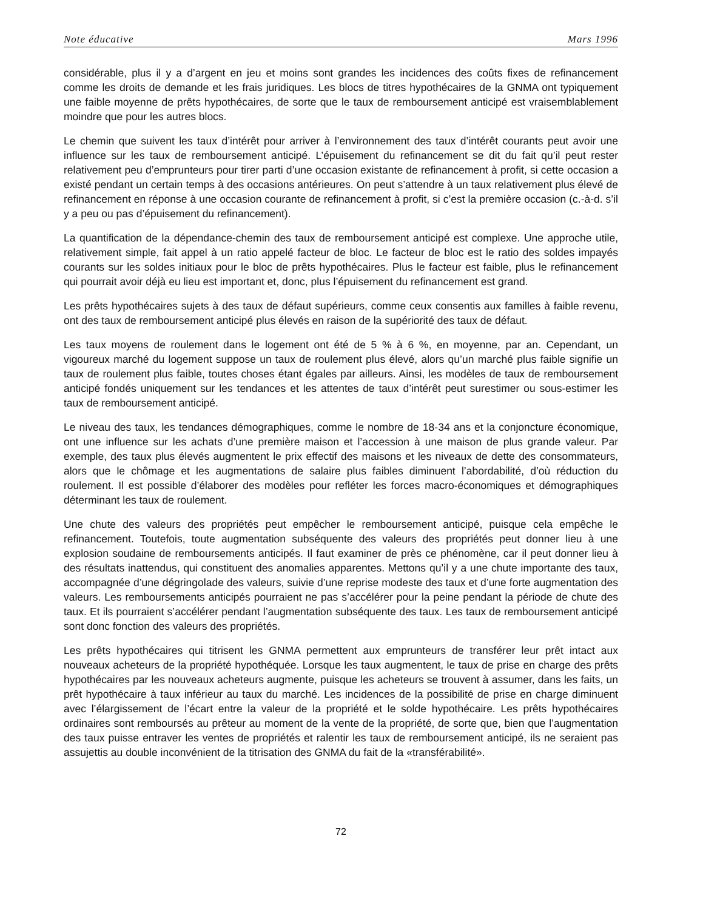Note éducative Mars 1996
considérable, plus il y a d’argent en jeu et moins sont grandes les incidences des coûts fixes de refinancement comme les droits de demande et les frais juridiques. Les blocs de titres hypothécaires de la GNMA ont typiquement une faible moyenne de prêts hypothécaires, de sorte que le taux de remboursement anticipé est vraisemblablement moindre que pour les autres blocs.
Le chemin que suivent les taux d’intérêt pour arriver à l’environnement des taux d’intérêt courants peut avoir une influence sur les taux de remboursement anticipé. L’épuisement du refinancement se dit du fait qu’il peut rester relativement peu d’emprunteurs pour tirer parti d’une occasion existante de refinancement à profit, si cette occasion a existé pendant un certain temps à des occasions antérieures. On peut s’attendre à un taux relativement plus élevé de refinancement en réponse à une occasion courante de refinancement à profit, si c’est la première occasion (c.-à-d. s’il y a peu ou pas d’épuisement du refinancement).
La quantification de la dépendance-chemin des taux de remboursement anticipé est complexe. Une approche utile, relativement simple, fait appel à un ratio appelé facteur de bloc. Le facteur de bloc est le ratio des soldes impayés courants sur les soldes initiaux pour le bloc de prêts hypothécaires. Plus le facteur est faible, plus le refinancement qui pourrait avoir déjà eu lieu est important et, donc, plus l’épuisement du refinancement est grand.
Les prêts hypothécaires sujets à des taux de défaut supérieurs, comme ceux consentis aux familles à faible revenu, ont des taux de remboursement anticipé plus élevés en raison de la supériorité des taux de défaut.
Les taux moyens de roulement dans le logement ont été de 5 % à 6 %, en moyenne, par an. Cependant, un vigoureux marché du logement suppose un taux de roulement plus élevé, alors qu’un marché plus faible signifie un taux de roulement plus faible, toutes choses étant égales par ailleurs. Ainsi, les modèles de taux de remboursement anticipé fondés uniquement sur les tendances et les attentes de taux d’intérêt peut surestimer ou sous-estimer les taux de remboursement anticipé.
Le niveau des taux, les tendances démographiques, comme le nombre de 18-34 ans et la conjoncture économique, ont une influence sur les achats d’une première maison et l’accession à une maison de plus grande valeur. Par exemple, des taux plus élevés augmentent le prix effectif des maisons et les niveaux de dette des consommateurs, alors que le chômage et les augmentations de salaire plus faibles diminuent l’abordabilité, d’où réduction du roulement. Il est possible d’élaborer des modèles pour refléter les forces macro-économiques et démographiques déterminant les taux de roulement.
Une chute des valeurs des propriétés peut empêcher le remboursement anticipé, puisque cela empêche le refinancement. Toutefois, toute augmentation subséquente des valeurs des propriétés peut donner lieu à une explosion soudaine de remboursements anticipés. Il faut examiner de près ce phénomène, car il peut donner lieu à des résultats inattendus, qui constituent des anomalies apparentes. Mettons qu’il y a une chute importante des taux, accompagnée d’une dégringolade des valeurs, suivie d’une reprise modeste des taux et d’une forte augmentation des valeurs. Les remboursements anticipés pourraient ne pas s’accélérer pour la peine pendant la période de chute des taux. Et ils pourraient s’accélérer pendant l’augmentation subséquente des taux. Les taux de remboursement anticipé sont donc fonction des valeurs des propriétés.
Les prêts hypothécaires qui titrisent les GNMA permettent aux emprunteurs de transférer leur prêt intact aux nouveaux acheteurs de la propriété hypothéquée. Lorsque les taux augmentent, le taux de prise en charge des prêts hypothécaires par les nouveaux acheteurs augmente, puisque les acheteurs se trouvent à assumer, dans les faits, un prêt hypothécaire à taux inférieur au taux du marché. Les incidences de la possibilité de prise en charge diminuent avec l’élargissement de l’écart entre la valeur de la propriété et le solde hypothécaire. Les prêts hypothécaires ordinaires sont remboursés au prêteur au moment de la vente de la propriété, de sorte que, bien que l’augmentation des taux puisse entraver les ventes de propriétés et ralentir les taux de remboursement anticipé, ils ne seraient pas assujettis au double inconvénient de la titrisation des GNMA du fait de la «transférabilité».
72